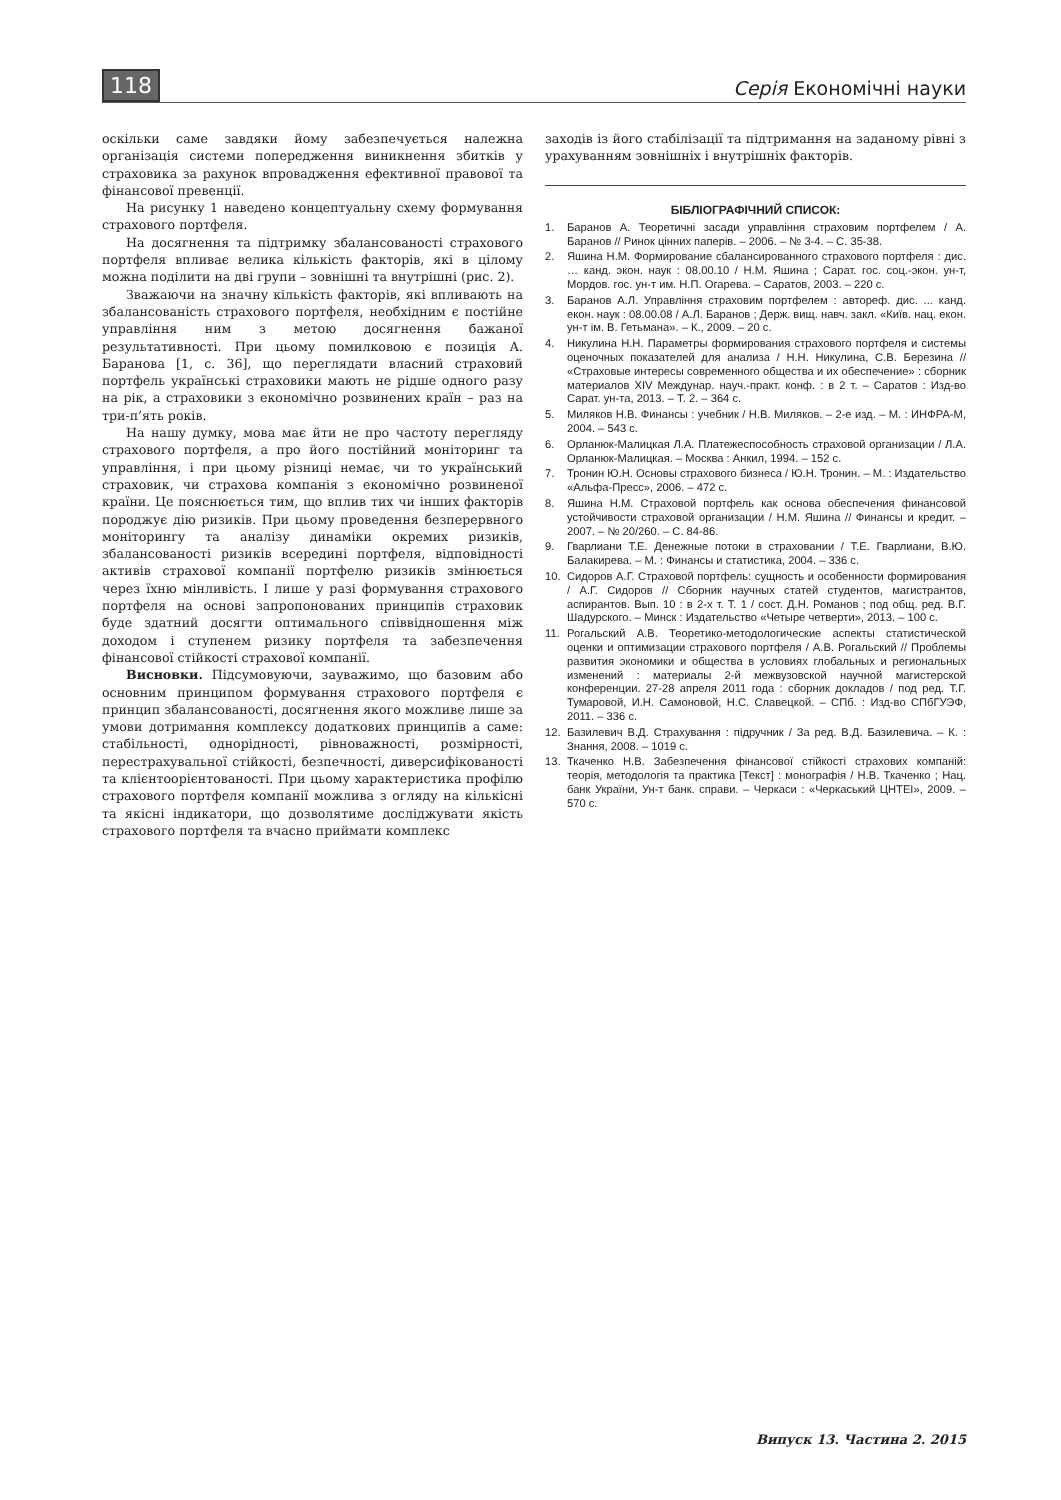118 Серія Економічні науки
оскільки саме завдяки йому забезпечується належна організація системи попередження виникнення збитків у страховика за рахунок впровадження ефективної правової та фінансової превенції.
На рисунку 1 наведено концептуальну схему формування страхового портфеля.
На досягнення та підтримку збалансованості страхового портфеля впливає велика кількість факторів, які в цілому можна поділити на дві групи – зовнішні та внутрішні (рис. 2).
Зважаючи на значну кількість факторів, які впливають на збалансованість страхового портфеля, необхідним є постійне управління ним з метою досягнення бажаної результативності. При цьому помилковою є позиція А. Баранова [1, с. 36], що переглядати власний страховий портфель українські страховики мають не рідше одного разу на рік, а страховики з економічно розвинених країн – раз на три-п’ять років.
На нашу думку, мова має йти не про частоту перегляду страхового портфеля, а про його постійний моніторинг та управління, і при цьому різниці немає, чи то український страховик, чи страхова компанія з економічно розвиненої країни. Це пояснюється тим, що вплив тих чи інших факторів породжує дію ризиків. При цьому проведення безперервного моніторингу та аналізу динаміки окремих ризиків, збалансованості ризиків всередині портфеля, відповідності активів страхової компанії портфелю ризиків змінюється через їхню мінливість. І лише у разі формування страхового портфеля на основі запропонованих принципів страховик буде здатний досягти оптимального співвідношення між доходом і ступенем ризику портфеля та забезпечення фінансової стійкості страхової компанії.
Висновки. Підсумовуючи, зауважимо, що базовим або основним принципом формування страхового портфеля є принцип збалансованості, досягнення якого можливе лише за умови дотримання комплексу додаткових принципів а саме: стабільності, однорідності, рівноважності, розмірності, перестрахувальної стійкості, безпечності, диверсифікованості та клієнтоорієнтованості. При цьому характеристика профілю страхового портфеля компанії можлива з огляду на кількісні та якісні індикатори, що дозволятиме досліджувати якість страхового портфеля та вчасно приймати комплекс
заходів із його стабілізації та підтримання на заданому рівні з урахуванням зовнішніх і внутрішніх факторів.
БІБЛІОГРАФІЧНИЙ СПИСОК:
1. Баранов А. Теоретичні засади управління страховим портфелем / А. Баранов // Ринок цінних паперів. – 2006. – № 3-4. – С. 35-38.
2. Яшина Н.М. Формирование сбалансированного страхового портфеля : дис. … канд. экон. наук : 08.00.10 / Н.М. Яшина ; Сарат. гос. соц.-экон. ун-т, Мордов. гос. ун-т им. Н.П. Огарева. – Саратов, 2003. – 220 с.
3. Баранов А.Л. Управління страховим портфелем : автореф. дис. ... канд. екон. наук : 08.00.08 / А.Л. Баранов ; Держ. вищ. навч. закл. «Київ. нац. екон. ун-т ім. В. Гетьмана». – К., 2009. – 20 с.
4. Никулина Н.Н. Параметры формирования страхового портфеля и системы оценочных показателей для анализа / Н.Н. Никулина, С.В. Березина // «Страховые интересы современного общества и их обеспечение» : сборник материалов XIV Междунар. науч.-практ. конф. : в 2 т. – Саратов : Изд-во Сарат. ун-та, 2013. – Т. 2. – 364 с.
5. Миляков Н.В. Финансы : учебник / Н.В. Миляков. – 2-е изд. – М. : ИНФРА-М, 2004. – 543 с.
6. Орланюк-Малицкая Л.А. Платежеспособность страховой организации / Л.А. Орланюк-Малицкая. – Москва : Анкил, 1994. – 152 с.
7. Тронин Ю.Н. Основы страхового бизнеса / Ю.Н. Тронин. – М. : Издательство «Альфа-Пресс», 2006. – 472 с.
8. Яшина Н.М. Страховой портфель как основа обеспечения финансовой устойчивости страховой организации / Н.М. Яшина // Финансы и кредит. – 2007. – № 20/260. – С. 84-86.
9. Гварлиани Т.Е. Денежные потоки в страховании / Т.Е. Гварлиани, В.Ю. Балакирева. – М. : Финансы и статистика, 2004. – 336 с.
10. Сидоров А.Г. Страховой портфель: сущность и особенности формирования / А.Г. Сидоров // Сборник научных статей студентов, магистрантов, аспирантов. Вып. 10 : в 2-х т. Т. 1 / сост. Д.Н. Романов ; под общ. ред. В.Г. Шадурского. – Минск : Издательство «Четыре четверти», 2013. – 100 с.
11. Рогальский А.В. Теоретико-методологические аспекты статистической оценки и оптимизации страхового портфеля / А.В. Рогальский // Проблемы развития экономики и общества в условиях глобальных и региональных изменений : материалы 2-й межвузовской научной магистерской конференции. 27-28 апреля 2011 года : сборник докладов / под ред. Т.Г. Тумаровой, И.Н. Самоновой, Н.С. Славецкой. – СПб. : Изд-во СПбГУЭФ, 2011. – 336 с.
12. Базилевич В.Д. Страхування : підручник / За ред. В.Д. Базилевича. – К. : Знання, 2008. – 1019 с.
13. Ткаченко Н.В. Забезпечення фінансової стійкості страхових компаній: теорія, методологія та практика [Текст] : монографія / Н.В. Ткаченко ; Нац. банк України, Ун-т банк. справи. – Черкаси : «Черкаський ЦНТЕІ», 2009. – 570 с.
Випуск 13. Частина 2. 2015